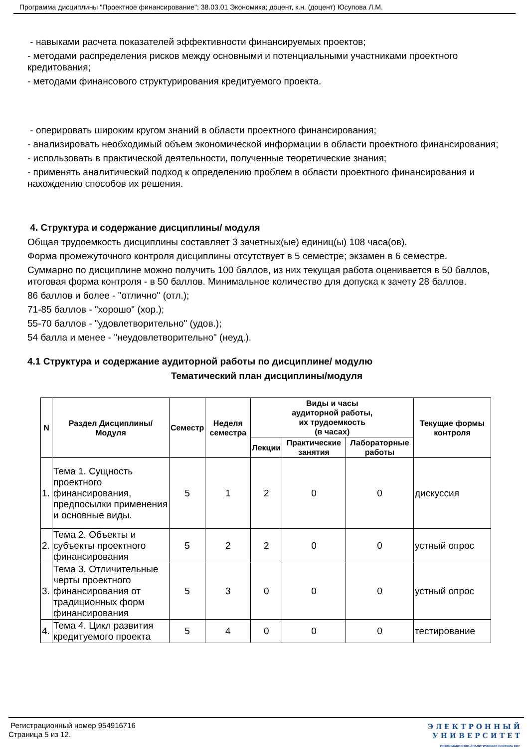Программа дисциплины "Проектное финансирование"; 38.03.01 Экономика; доцент, к.н. (доцент) Юсупова Л.М.
- навыками расчета показателей эффективности финансируемых проектов;
- методами распределения рисков между основными и потенциальными участниками проектного кредитования;
- методами финансового структурирования кредитуемого проекта.
- оперировать широким кругом знаний в области проектного финансирования;
- анализировать необходимый объем экономической информации в области проектного финансирования;
- использовать в практической деятельности, полученные теоретические знания;
- применять аналитический подход к определению проблем в области проектного финансирования и нахождению способов их решения.
4. Структура и содержание дисциплины/ модуля
Общая трудоемкость дисциплины составляет 3 зачетных(ые) единиц(ы) 108 часа(ов).
Форма промежуточного контроля дисциплины отсутствует в 5 семестре; экзамен в 6 семестре.
Суммарно по дисциплине можно получить 100 баллов, из них текущая работа оценивается в 50 баллов, итоговая форма контроля - в 50 баллов. Минимальное количество для допуска к зачету 28 баллов.
86 баллов и более - "отлично" (отл.);
71-85 баллов - "хорошо" (хор.);
55-70 баллов - "удовлетворительно" (удов.);
54 балла и менее - "неудовлетворительно" (неуд.).
4.1 Структура и содержание аудиторной работы по дисциплине/ модулю
Тематический план дисциплины/модуля
| N | Раздел Дисциплины/ Модуля | Семестр | Неделя семестра | Виды и часы аудиторной работы, их трудоемкость (в часах) | | | Текущие формы контроля |
| --- | --- | --- | --- | --- | --- | --- | --- |
| | | | | Лекции | Практические занятия | Лабораторные работы | |
| 1. | Тема 1. Сущность проектного финансирования, предпосылки применения и основные виды. | 5 | 1 | 2 | 0 | 0 | дискуссия |
| 2. | Тема 2. Объекты и субъекты проектного финансирования | 5 | 2 | 2 | 0 | 0 | устный опрос |
| 3. | Тема 3. Отличительные черты проектного финансирования от традиционных форм финансирования | 5 | 3 | 0 | 0 | 0 | устный опрос |
| 4. | Тема 4. Цикл развития кредитуемого проекта | 5 | 4 | 0 | 0 | 0 | тестирование |
Регистрационный номер 954916716
Страница 5 из 12.
Э Л Е К Т Р О Н Н Ы Й
У Н И В Е Р С И Т Е Т
ИНФОРМАЦИОННО-АНАЛИТИЧЕСКАЯ СИСТЕМА КФУ